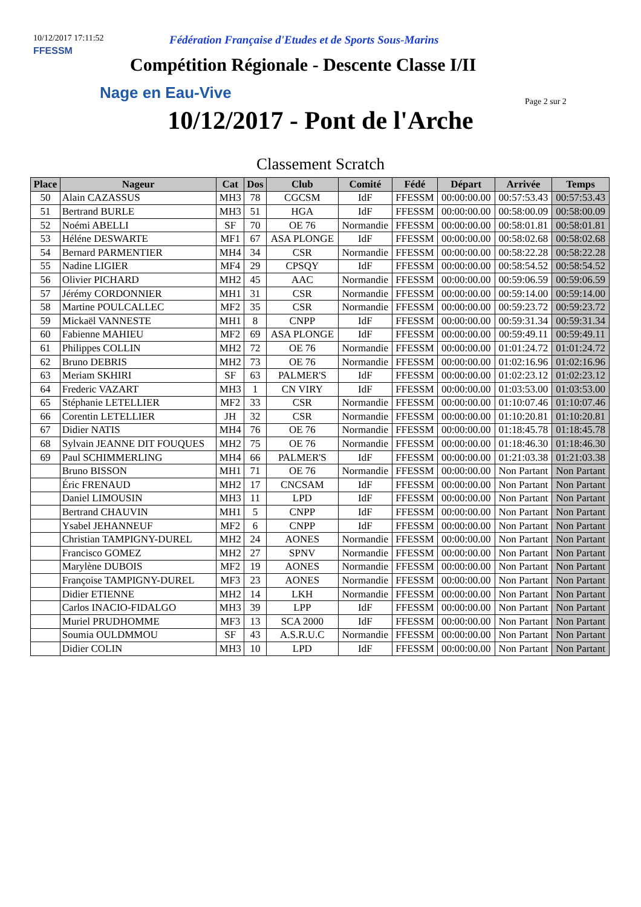10/12/2017 17:11:52
Fédération Française d'Etudes et de Sports Sous-Marins
FFESSM
Compétition Régionale - Descente Classe I/II
Nage en Eau-Vive Page 2 sur 2
10/12/2017 - Pont de l'Arche
Classement Scratch
| Place | Nageur | Cat | Dos | Club | Comité | Fédé | Départ | Arrivée | Temps |
| --- | --- | --- | --- | --- | --- | --- | --- | --- | --- |
| 50 | Alain CAZASSUS | MH3 | 78 | CGCSM | IdF | FFESSM | 00:00:00.00 | 00:57:53.43 | 00:57:53.43 |
| 51 | Bertrand BURLE | MH3 | 51 | HGA | IdF | FFESSM | 00:00:00.00 | 00:58:00.09 | 00:58:00.09 |
| 52 | Noémi ABELLI | SF | 70 | OE 76 | Normandie | FFESSM | 00:00:00.00 | 00:58:01.81 | 00:58:01.81 |
| 53 | Héléne DESWARTE | MF1 | 67 | ASA PLONGE | IdF | FFESSM | 00:00:00.00 | 00:58:02.68 | 00:58:02.68 |
| 54 | Bernard PARMENTIER | MH4 | 34 | CSR | Normandie | FFESSM | 00:00:00.00 | 00:58:22.28 | 00:58:22.28 |
| 55 | Nadine LIGIER | MF4 | 29 | CPSQY | IdF | FFESSM | 00:00:00.00 | 00:58:54.52 | 00:58:54.52 |
| 56 | Olivier PICHARD | MH2 | 45 | AAC | Normandie | FFESSM | 00:00:00.00 | 00:59:06.59 | 00:59:06.59 |
| 57 | Jérémy CORDONNIER | MH1 | 31 | CSR | Normandie | FFESSM | 00:00:00.00 | 00:59:14.00 | 00:59:14.00 |
| 58 | Martine POULCALLEC | MF2 | 35 | CSR | Normandie | FFESSM | 00:00:00.00 | 00:59:23.72 | 00:59:23.72 |
| 59 | Mickaël VANNESTE | MH1 | 8 | CNPP | IdF | FFESSM | 00:00:00.00 | 00:59:31.34 | 00:59:31.34 |
| 60 | Fabienne MAHIEU | MF2 | 69 | ASA PLONGE | IdF | FFESSM | 00:00:00.00 | 00:59:49.11 | 00:59:49.11 |
| 61 | Philippes COLLIN | MH2 | 72 | OE 76 | Normandie | FFESSM | 00:00:00.00 | 01:01:24.72 | 01:01:24.72 |
| 62 | Bruno DEBRIS | MH2 | 73 | OE 76 | Normandie | FFESSM | 00:00:00.00 | 01:02:16.96 | 01:02:16.96 |
| 63 | Meriam SKHIRI | SF | 63 | PALMER'S | IdF | FFESSM | 00:00:00.00 | 01:02:23.12 | 01:02:23.12 |
| 64 | Frederic VAZART | MH3 | 1 | CN VIRY | IdF | FFESSM | 00:00:00.00 | 01:03:53.00 | 01:03:53.00 |
| 65 | Stéphanie LETELLIER | MF2 | 33 | CSR | Normandie | FFESSM | 00:00:00.00 | 01:10:07.46 | 01:10:07.46 |
| 66 | Corentin LETELLIER | JH | 32 | CSR | Normandie | FFESSM | 00:00:00.00 | 01:10:20.81 | 01:10:20.81 |
| 67 | Didier NATIS | MH4 | 76 | OE 76 | Normandie | FFESSM | 00:00:00.00 | 01:18:45.78 | 01:18:45.78 |
| 68 | Sylvain JEANNE DIT FOUQUES | MH2 | 75 | OE 76 | Normandie | FFESSM | 00:00:00.00 | 01:18:46.30 | 01:18:46.30 |
| 69 | Paul SCHIMMERLING | MH4 | 66 | PALMER'S | IdF | FFESSM | 00:00:00.00 | 01:21:03.38 | 01:21:03.38 |
| | Bruno BISSON | MH1 | 71 | OE 76 | Normandie | FFESSM | 00:00:00.00 | Non Partant | Non Partant |
| | Éric FRENAUD | MH2 | 17 | CNCSAM | IdF | FFESSM | 00:00:00.00 | Non Partant | Non Partant |
| | Daniel LIMOUSIN | MH3 | 11 | LPD | IdF | FFESSM | 00:00:00.00 | Non Partant | Non Partant |
| | Bertrand CHAUVIN | MH1 | 5 | CNPP | IdF | FFESSM | 00:00:00.00 | Non Partant | Non Partant |
| | Ysabel JEHANNEUF | MF2 | 6 | CNPP | IdF | FFESSM | 00:00:00.00 | Non Partant | Non Partant |
| | Christian TAMPIGNY-DUREL | MH2 | 24 | AONES | Normandie | FFESSM | 00:00:00.00 | Non Partant | Non Partant |
| | Francisco GOMEZ | MH2 | 27 | SPNV | Normandie | FFESSM | 00:00:00.00 | Non Partant | Non Partant |
| | Marylène DUBOIS | MF2 | 19 | AONES | Normandie | FFESSM | 00:00:00.00 | Non Partant | Non Partant |
| | Françoise TAMPIGNY-DUREL | MF3 | 23 | AONES | Normandie | FFESSM | 00:00:00.00 | Non Partant | Non Partant |
| | Didier ETIENNE | MH2 | 14 | LKH | Normandie | FFESSM | 00:00:00.00 | Non Partant | Non Partant |
| | Carlos INACIO-FIDALGO | MH3 | 39 | LPP | IdF | FFESSM | 00:00:00.00 | Non Partant | Non Partant |
| | Muriel PRUDHOMME | MF3 | 13 | SCA 2000 | IdF | FFESSM | 00:00:00.00 | Non Partant | Non Partant |
| | Soumia OULDMMOU | SF | 43 | A.S.R.U.C | Normandie | FFESSM | 00:00:00.00 | Non Partant | Non Partant |
| | Didier COLIN | MH3 | 10 | LPD | IdF | FFESSM | 00:00:00.00 | Non Partant | Non Partant |